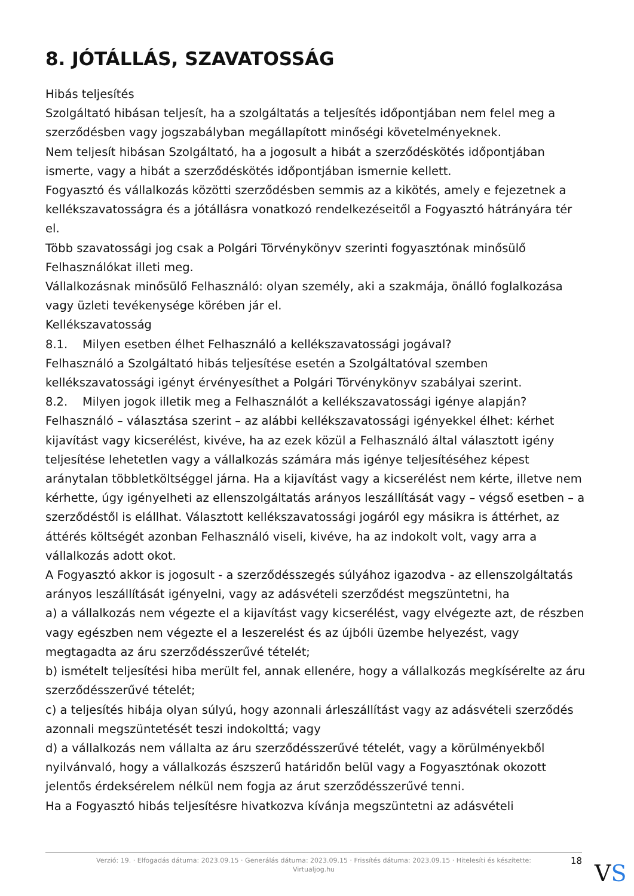8. JÓTÁLLÁS, SZAVATOSSÁG
Hibás teljesítés
Szolgáltató hibásan teljesít, ha a szolgáltatás a teljesítés időpontjában nem felel meg a szerződésben vagy jogszabályban megállapított minőségi követelményeknek.
Nem teljesít hibásan Szolgáltató, ha a jogosult a hibát a szerződéskötés időpontjában ismerte, vagy a hibát a szerződéskötés időpontjában ismernie kellett.
Fogyasztó és vállalkozás közötti szerződésben semmis az a kikötés, amely e fejezetnek a kellékszavatosságra és a jótállásra vonatkozó rendelkezéseitől a Fogyasztó hátrányára tér el.
Több szavatossági jog csak a Polgári Törvénykönyv szerinti fogyasztónak minősülő Felhasználókat illeti meg.
Vállalkozásnak minősülő Felhasználó: olyan személy, aki a szakmája, önálló foglalkozása vagy üzleti tevékenysége körében jár el.
Kellékszavatosság
8.1. Milyen esetben élhet Felhasználó a kellékszavatossági jogával?
Felhasználó a Szolgáltató hibás teljesítése esetén a Szolgáltatóval szemben kellékszavatossági igényt érvényesíthet a Polgári Törvénykönyv szabályai szerint.
8.2. Milyen jogok illetik meg a Felhasználót a kellékszavatossági igénye alapján?
Felhasználó – választása szerint – az alábbi kellékszavatossági igényekkel élhet: kérhet kijavítást vagy kicserélést, kivéve, ha az ezek közül a Felhasználó által választott igény teljesítése lehetetlen vagy a vállalkozás számára más igénye teljesítéséhez képest aránytalan többletköltséggel járna. Ha a kijavítást vagy a kicserélést nem kérte, illetve nem kérhette, úgy igényelheti az ellenszolgáltatás arányos leszállítását vagy – végső esetben – a szerződéstől is elállhat. Választott kellékszavatossági jogáról egy másikra is áttérhet, az áttérés költségét azonban Felhasználó viseli, kivéve, ha az indokolt volt, vagy arra a vállalkozás adott okot.
A Fogyasztó akkor is jogosult - a szerződésszegés súlyához igazodva - az ellenszolgáltatás arányos leszállítását igényelni, vagy az adásvételi szerződést megszüntetni, ha
a) a vállalkozás nem végezte el a kijavítást vagy kicserélést, vagy elvégezte azt, de részben vagy egészben nem végezte el a leszerelést és az újbóli üzembe helyezést, vagy megtagadta az áru szerződésszerűvé tételét;
b) ismételt teljesítési hiba merült fel, annak ellenére, hogy a vállalkozás megkísérelte az áru szerződésszerűvé tételét;
c) a teljesítés hibája olyan súlyú, hogy azonnali árleszállítást vagy az adásvételi szerződés azonnali megszüntetését teszi indokolttá; vagy
d) a vállalkozás nem vállalta az áru szerződésszerűvé tételét, vagy a körülményekből nyilvánvaló, hogy a vállalkozás észszerű határidőn belül vagy a Fogyasztónak okozott jelentős érdeksérelem nélkül nem fogja az árut szerződésszerűvé tenni.
Ha a Fogyasztó hibás teljesítésre hivatkozva kívánja megszüntetni az adásvételi
Verzió: 19. · Elfogadás dátuma: 2023.09.15 · Generálás dátuma: 2023.09.15 · Frissítés dátuma: 2023.09.15 · Hitelesíti és készítette:
Virtualjog.hu
18 VS